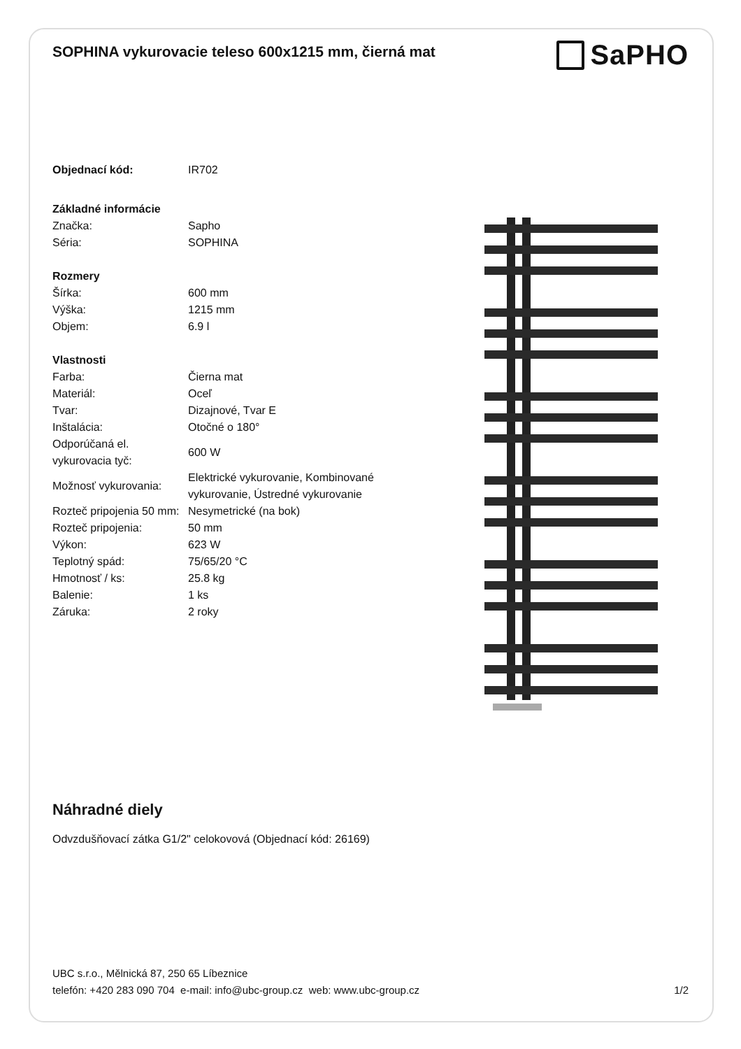SOPHINA vykurovacie teleso 600x1215 mm, čierná mat
SaPHO
| Objednací kód: | IR702 |
| Základné informácie | |
| Značka: | Sapho |
| Séria: | SOPHINA |
| Rozmery | |
| Šírka: | 600 mm |
| Výška: | 1215 mm |
| Objem: | 6.9 l |
| Vlastnosti | |
| Farba: | Čierna mat |
| Materiál: | Oceľ |
| Tvar: | Dizajnové, Tvar E |
| Inštalácia: | Otočné o 180° |
| Odporúčaná el. vykurovacia tyč: | 600 W |
| Možnosť vykurovania: | Elektrické vykurovanie, Kombinované vykurovanie, Ústredné vykurovanie |
| Rozteč pripojenia 50 mm: | Nesymetrické (na bok) |
| Rozteč pripojenia: | 50 mm |
| Výkon: | 623 W |
| Teplotný spád: | 75/65/20 °C |
| Hmotnosť / ks: | 25.8 kg |
| Balenie: | 1 ks |
| Záruka: | 2 roky |
Náhradné diely
Odvzdušňovací zátka G1/2" celokovová (Objednací kód: 26169)
UBC s.r.o., Mělnická 87, 250 65 Líbeznice
telefón: +420 283 090 704 e-mail: info@ubc-group.cz web: www.ubc-group.cz 1/2